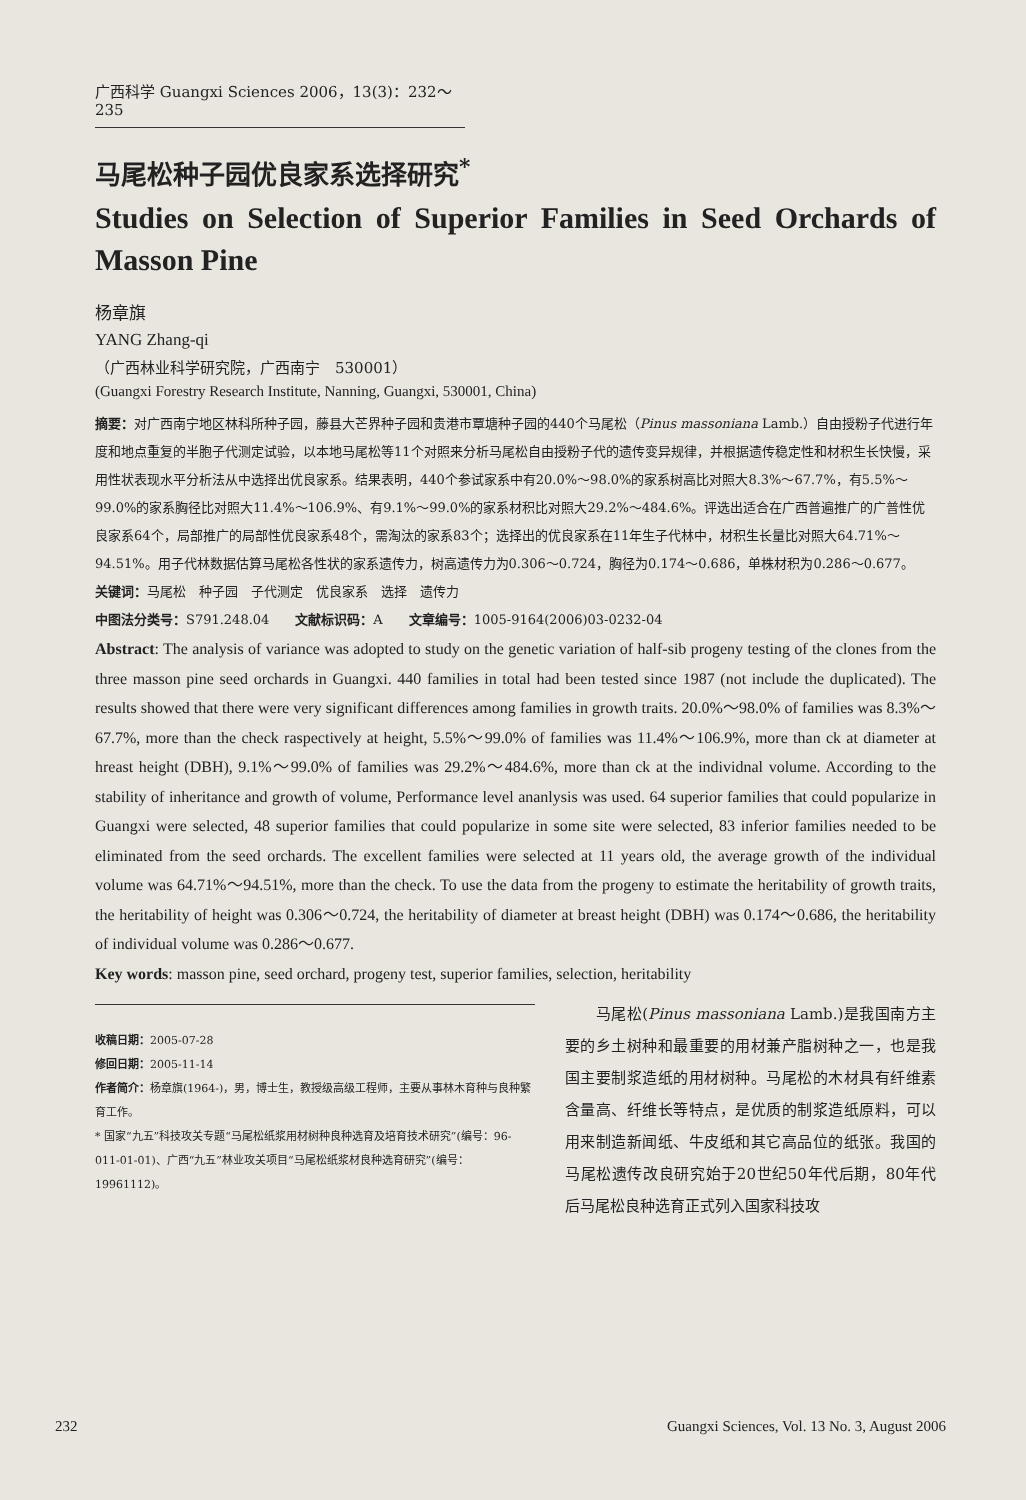广西科学 Guangxi Sciences 2006，13(3)：232～235
马尾松种子园优良家系选择研究<sup>*</sup>
Studies on Selection of Superior Families in Seed Orchards of Masson Pine
杨章旗
YANG Zhang-qi
（广西林业科学研究院，广西南宁　530001）
(Guangxi Forestry Research Institute, Nanning, Guangxi, 530001, China)
摘要：对广西南宁地区林科所种子园，藤县大芒界种子园和贵港市覃塘种子园的440个马尾松（Pinus massoniana Lamb.）自由授粉子代进行年度和地点重复的半胞子代测定试验，以本地马尾松等11个对照来分析马尾松自由授粉子代的遗传变异规律，并根据遗传稳定性和材积生长快慢，采用性状表现水平分析法从中选择出优良家系。结果表明，440个参试家系中有20.0%～98.0%的家系树高比对照大8.3%～67.7%，有5.5%～99.0%的家系胸径比对照大11.4%～106.9%、有9.1%～99.0%的家系材积比对照大29.2%～484.6%。评选出适合在广西普遍推广的广普性优良家系64个，局部推广的局部性优良家系48个，需淘汰的家系83个；选择出的优良家系在11年生子代林中，材积生长量比对照大64.71%～94.51%。用子代林数据估算马尾松各性状的家系遗传力，树高遗传力为0.306～0.724，胸径为0.174～0.686，单株材积为0.286～0.677。
关键词：马尾松　种子园　子代测定　优良家系　选择　遗传力
中图法分类号：S791.248.04　　文献标识码：A　　文章编号：1005-9164(2006)03-0232-04
Abstract: The analysis of variance was adopted to study on the genetic variation of half-sib progeny testing of the clones from the three masson pine seed orchards in Guangxi. 440 families in total had been tested since 1987 (not include the duplicated). The results showed that there were very significant differences among families in growth traits. 20.0%～98.0% of families was 8.3%～67.7%, more than the check raspectively at height, 5.5%～99.0% of families was 11.4%～106.9%, more than ck at diameter at hreast height (DBH), 9.1%～99.0% of families was 29.2%～484.6%, more than ck at the individnal volume. According to the stability of inheritance and growth of volume, Performance level ananlysis was used. 64 superior families that could popularize in Guangxi were selected, 48 superior families that could popularize in some site were selected, 83 inferior families needed to be eliminated from the seed orchards. The excellent families were selected at 11 years old, the average growth of the individual volume was 64.71%～94.51%, more than the check. To use the data from the progeny to estimate the heritability of growth traits, the heritability of height was 0.306～0.724, the heritability of diameter at breast height (DBH) was 0.174～0.686, the heritability of individual volume was 0.286～0.677.
Key words: masson pine, seed orchard, progeny test, superior families, selection, heritability
收稿日期：2005-07-28
修回日期：2005-11-14
作者简介：杨章旗(1964-)，男，博士生，教授级高级工程师，主要从事林木育种与良种繁育工作。
* 国家“九五”科技攻关专题“马尾松纸浆用材树种良种选育及培育技术研究”(编号：96-011-01-01)、广西“九五”林业攻关项目“马尾松纸浆材良种选育研究”(编号：19961112)。
　　马尾松(Pinus massoniana Lamb.)是我国南方主要的乡土树种和最重要的用材兼产脂树种之一，也是我国主要制浆造纸的用材树种。马尾松的木材具有纤维素含量高、纤维长等特点，是优质的制浆造纸原料，可以用来制造新闻纸、牛皮纸和其它高品位的纸张。我国的马尾松遗传改良研究始于20世纪50年代后期，80年代后马尾松良种选育正式列入国家科技攻
232 Guangxi Sciences, Vol. 13 No. 3, August 2006